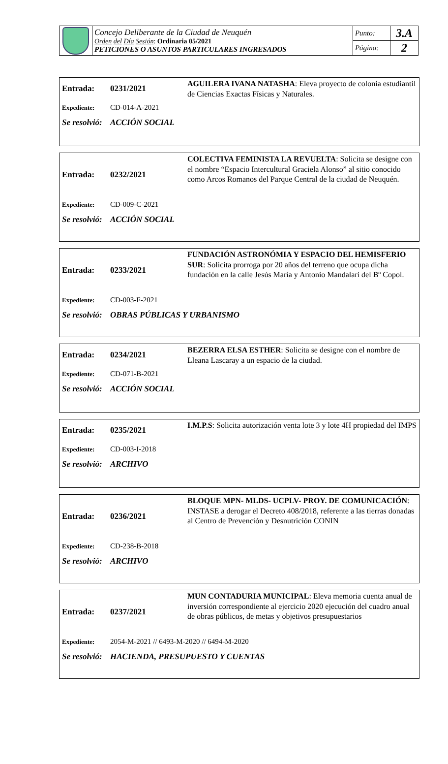| | Concejo Deliberante de la Ciudad de Neuquén Orden del Día Sesión : Ordinaria 05/2021 PETICIONES O ASUNTOS PARTICULARES INGRESADOS | Punto: | 3.A |
| | | Página: | 2 |
Entrada: 0231/2021
Expediente: CD-014-A-2021
Se resolvió: ACCIÓN SOCIAL
AGUILERA IVANA NATASHA: Eleva proyecto de colonia estudiantil de Ciencias Exactas Físicas y Naturales.
Entrada: 0232/2021
Expediente: CD-009-C-2021
Se resolvió: ACCIÓN SOCIAL
COLECTIVA FEMINISTA LA REVUELTA: Solicita se designe con el nombre “Espacio Intercultural Graciela Alonso” al sitio conocido como Arcos Romanos del Parque Central de la ciudad de Neuquén.
Entrada: 0233/2021
Expediente: CD-003-F-2021
Se resolvió: OBRAS PÚBLICAS Y URBANISMO
FUNDACIÓN ASTRONÓMIA Y ESPACIO DEL HEMISFERIO SUR: Solicita prorroga por 20 años del terreno que ocupa dicha fundación en la calle Jesús María y Antonio Mandalari del Bº Copol.
Entrada: 0234/2021
Expediente: CD-071-B-2021
Se resolvió: ACCIÓN SOCIAL
BEZERRA ELSA ESTHER: Solicita se designe con el nombre de Lleana Lascaray a un espacio de la ciudad.
Entrada: 0235/2021
Expediente: CD-003-I-2018
Se resolvió: ARCHIVO
I.M.P.S: Solicita autorización venta lote 3 y lote 4H propiedad del IMPS
Entrada: 0236/2021
Expediente: CD-238-B-2018
Se resolvió: ARCHIVO
BLOQUE MPN- MLDS- UCPLV- PROY. DE COMUNICACIÓN: INSTASE a derogar el Decreto 408/2018, referente a las tierras donadas al Centro de Prevención y Desnutrición CONIN
Entrada: 0237/2021
Expediente: 2054-M-2021 // 6493-M-2020 // 6494-M-2020
Se resolvió: HACIENDA, PRESUPUESTO Y CUENTAS
MUN CONTADURIA MUNICIPAL: Eleva memoria cuenta anual de inversión correspondiente al ejercicio 2020 ejecución del cuadro anual de obras públicos, de metas y objetivos presupuestarios